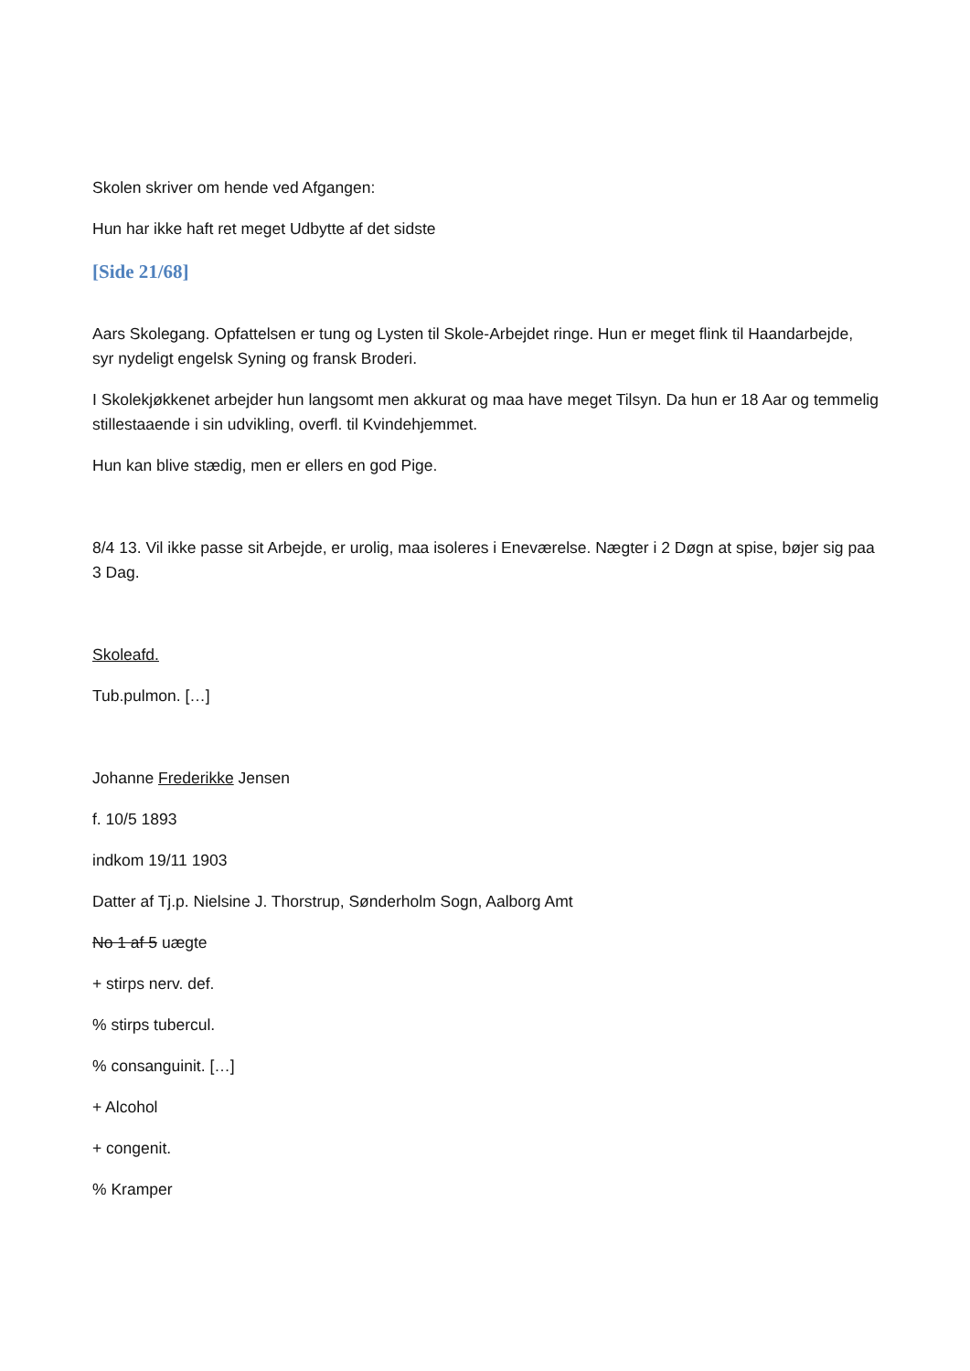Skolen skriver om hende ved Afgangen:
Hun har ikke haft ret meget Udbytte af det sidste
[Side 21/68]
Aars Skolegang. Opfattelsen er tung og Lysten til Skole-Arbejdet ringe. Hun er meget flink til Haandarbejde, syr nydeligt engelsk Syning og fransk Broderi.
I Skolekjøkkenet arbejder hun langsomt men akkurat og maa have meget Tilsyn. Da hun er 18 Aar og temmelig stillestaaende i sin udvikling, overfl. til Kvindehjemmet.
Hun kan blive stædig, men er ellers en god Pige.
8/4 13. Vil ikke passe sit Arbejde, er urolig, maa isoleres i Eneværelse. Nægter i 2 Døgn at spise, bøjer sig paa 3 Dag.
Skoleafd.
Tub.pulmon. […]
Johanne Frederikke Jensen
f. 10/5 1893
indkom 19/11 1903
Datter af Tj.p. Nielsine J. Thorstrup, Sønderholm Sogn, Aalborg Amt
No 1 af 5 uægte
+ stirps nerv. def.
% stirps tubercul.
% consanguinit. […]
+ Alcohol
+ congenit.
% Kramper